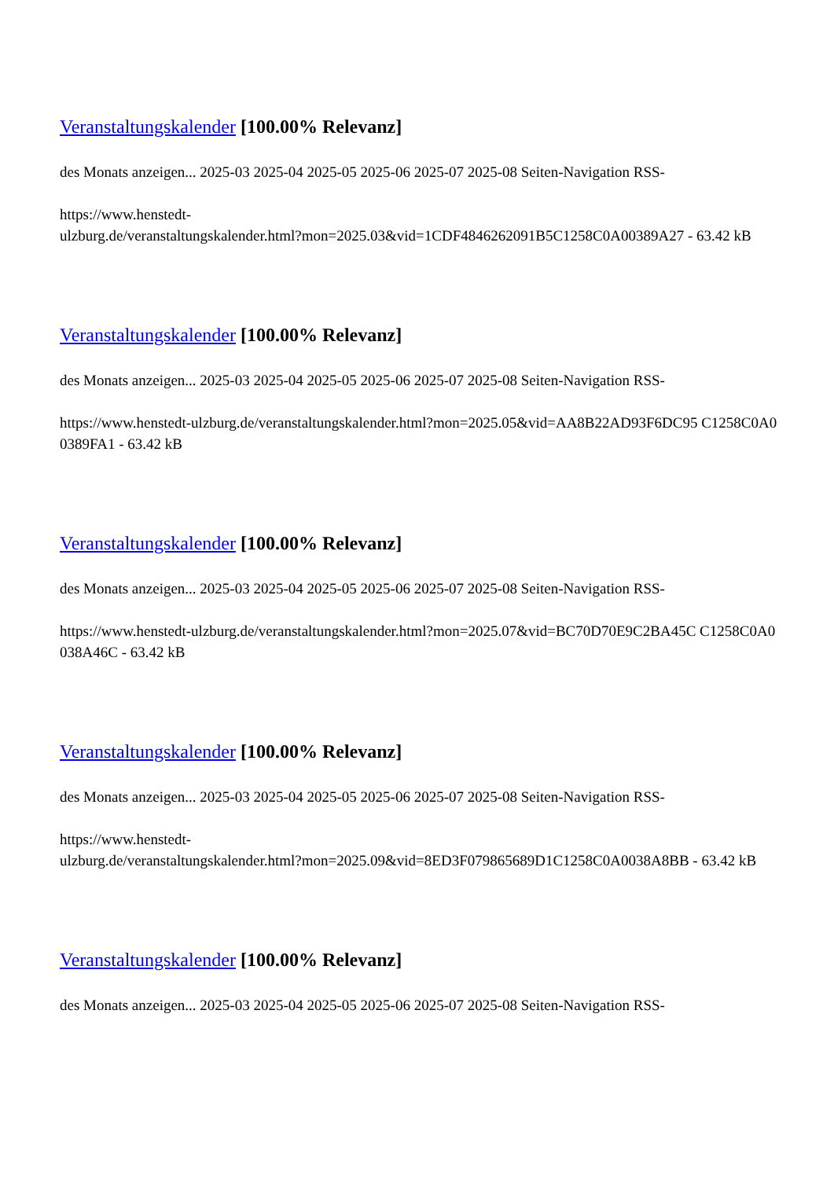Veranstaltungskalender [100.00% Relevanz]
des Monats anzeigen... 2025-03 2025-04 2025-05 2025-06 2025-07 2025-08 Seiten-Navigation RSS-
https://www.henstedt-
ulzburg.de/veranstaltungskalender.html?mon=2025.03&vid=1CDF4846262091B5C1258C0A00389A27 - 63.42 kB
Veranstaltungskalender [100.00% Relevanz]
des Monats anzeigen... 2025-03 2025-04 2025-05 2025-06 2025-07 2025-08 Seiten-Navigation RSS-
https://www.henstedt-ulzburg.de/veranstaltungskalender.html?mon=2025.05&vid=AA8B22AD93F6DC95 C1258C0A00389FA1 - 63.42 kB
Veranstaltungskalender [100.00% Relevanz]
des Monats anzeigen... 2025-03 2025-04 2025-05 2025-06 2025-07 2025-08 Seiten-Navigation RSS-
https://www.henstedt-ulzburg.de/veranstaltungskalender.html?mon=2025.07&vid=BC70D70E9C2BA45C C1258C0A0038A46C - 63.42 kB
Veranstaltungskalender [100.00% Relevanz]
des Monats anzeigen... 2025-03 2025-04 2025-05 2025-06 2025-07 2025-08 Seiten-Navigation RSS-
https://www.henstedt-
ulzburg.de/veranstaltungskalender.html?mon=2025.09&vid=8ED3F079865689D1C1258C0A0038A8BB - 63.42 kB
Veranstaltungskalender [100.00% Relevanz]
des Monats anzeigen... 2025-03 2025-04 2025-05 2025-06 2025-07 2025-08 Seiten-Navigation RSS-